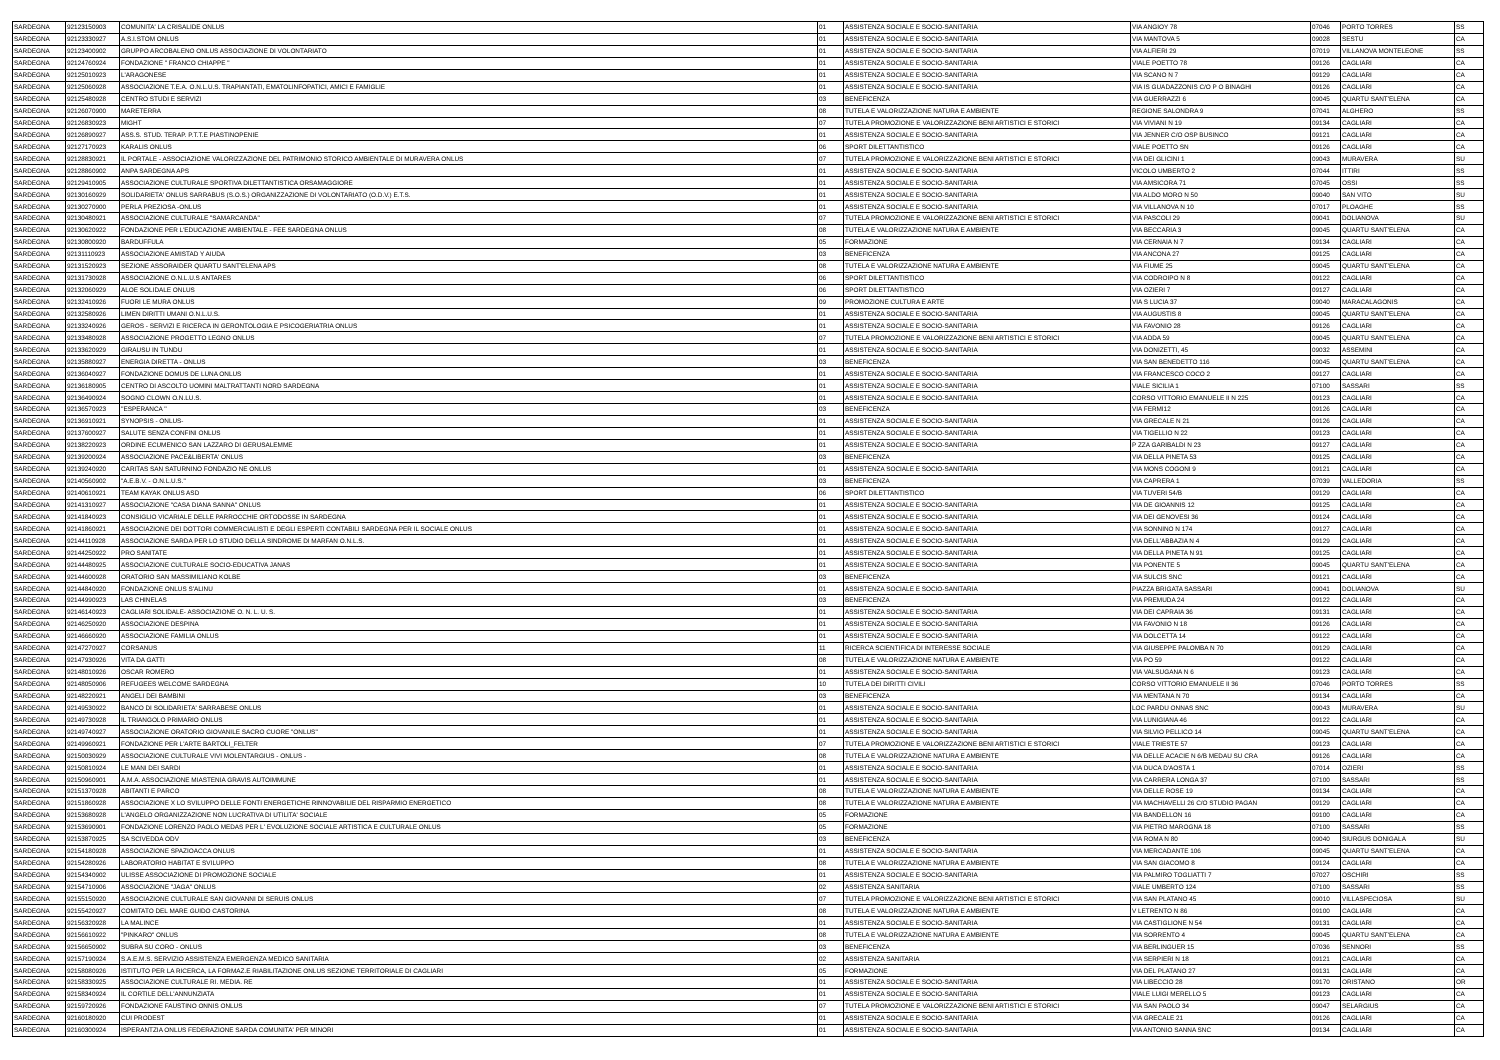| SARDEGNA | 92123150903 | COMUNITA' LA CRISALIDE ONLUS | 01 | ASSISTENZA SOCIALE E SOCIO-SANITARIA | VIA ANGIOY 78 | 07046 | PORTO TORRES | SS |
| SARDEGNA | 92123330927 | A.S.I.STOM ONLUS | 01 | ASSISTENZA SOCIALE E SOCIO-SANITARIA | VIA MANTOVA 5 | 09028 | SESTU | CA |
| SARDEGNA | 92123400902 | GRUPPO ARCOBALENO ONLUS ASSOCIAZIONE DI VOLONTARIATO | 01 | ASSISTENZA SOCIALE E SOCIO-SANITARIA | VIA ALFIERI 29 | 07019 | VILLANOVA MONTELEONE | SS |
| SARDEGNA | 92124760924 | FONDAZIONE " FRANCO CHIAPPE " | 01 | ASSISTENZA SOCIALE E SOCIO-SANITARIA | VIALE POETTO 78 | 09126 | CAGLIARI | CA |
| SARDEGNA | 92125010923 | L'ARAGONESE | 01 | ASSISTENZA SOCIALE E SOCIO-SANITARIA | VIA SCANO N 7 | 09129 | CAGLIARI | CA |
| SARDEGNA | 92125060928 | ASSOCIAZIONE T.E.A. O.N.L.U.S. TRAPIANTATI, EMATOLINFOPATICI, AMICI E FAMIGLIE | 01 | ASSISTENZA SOCIALE E SOCIO-SANITARIA | VIA IS GUADAZZONIS C/O P O BINAGHI | 09126 | CAGLIARI | CA |
| SARDEGNA | 92125480928 | CENTRO STUDI E SERVIZI | 03 | BENEFICENZA | VIA GUERRAZZI 6 | 09045 | QUARTU SANT'ELENA | CA |
| SARDEGNA | 92126070900 | MARETERRA | 08 | TUTELA E VALORIZZAZIONE NATURA E AMBIENTE | REGIONE SALONDRA 9 | 07041 | ALGHERO | SS |
| SARDEGNA | 92126830923 | MIGHT | 07 | TUTELA PROMOZIONE E VALORIZZAZIONE BENI ARTISTICI E STORICI | VIA VIVIANI N 19 | 09134 | CAGLIARI | CA |
| SARDEGNA | 92126890927 | ASS.S. STUD. TERAP. P.T.T.E PIASTINOPENIE | 01 | ASSISTENZA SOCIALE E SOCIO-SANITARIA | VIA JENNER C/O OSP BUSINCO | 09121 | CAGLIARI | CA |
| SARDEGNA | 92127170923 | KARALIS ONLUS | 06 | SPORT DILETTANTISTICO | VIALE POETTO SN | 09126 | CAGLIARI | CA |
| SARDEGNA | 92128830921 | IL PORTALE - ASSOCIAZIONE VALORIZZAZIONE DEL PATRIMONIO STORICO AMBIENTALE DI MURAVERA ONLUS | 07 | TUTELA PROMOZIONE E VALORIZZAZIONE BENI ARTISTICI E STORICI | VIA DEI GLICINI 1 | 09043 | MURAVERA | SU |
| SARDEGNA | 92128860902 | ANPA SARDEGNA APS | 01 | ASSISTENZA SOCIALE E SOCIO-SANITARIA | VICOLO UMBERTO 2 | 07044 | ITTIRI | SS |
| SARDEGNA | 92129410905 | ASSOCIAZIONE CULTURALE SPORTIVA DILETTANTISTICA ORSAMAGGIORE | 01 | ASSISTENZA SOCIALE E SOCIO-SANITARIA | VIA AMSICORA 71 | 07045 | OSSI | SS |
| SARDEGNA | 92130160929 | SOLIDARIETA' ONLUS SARRABUS (S.O.S.) ORGANIZZAZIONE DI VOLONTARIATO (O.D.V.) E.T.S. | 01 | ASSISTENZA SOCIALE E SOCIO-SANITARIA | VIA ALDO MORO N 50 | 09040 | SAN VITO | SU |
| SARDEGNA | 92130270900 | PERLA PREZIOSA -ONLUS | 01 | ASSISTENZA SOCIALE E SOCIO-SANITARIA | VIA VILLANOVA N 10 | 07017 | PLOAGHE | SS |
| SARDEGNA | 92130480921 | ASSOCIAZIONE CULTURALE "SAMARCANDA" | 07 | TUTELA PROMOZIONE E VALORIZZAZIONE BENI ARTISTICI E STORICI | VIA PASCOLI 29 | 09041 | DOLIANOVA | SU |
| SARDEGNA | 92130620922 | FONDAZIONE PER L'EDUCAZIONE AMBIENTALE - FEE SARDEGNA ONLUS | 08 | TUTELA E VALORIZZAZIONE NATURA E AMBIENTE | VIA BECCARIA 3 | 09045 | QUARTU SANT'ELENA | CA |
| SARDEGNA | 92130800920 | BARDUFFULA | 05 | FORMAZIONE | VIA CERNAIA N 7 | 09134 | CAGLIARI | CA |
| SARDEGNA | 92131110923 | ASSOCIAZIONE AMISTAD Y AIUDA | 03 | BENEFICENZA | VIA ANCONA 27 | 09125 | CAGLIARI | CA |
| SARDEGNA | 92131520923 | SEZIONE ASSORAIDER QUARTU SANT'ELENA APS | 08 | TUTELA E VALORIZZAZIONE NATURA E AMBIENTE | VIA FIUME 25 | 09045 | QUARTU SANT'ELENA | CA |
| SARDEGNA | 92131730928 | ASSOCIAZIONE O.N.L.U.S ANTARES | 06 | SPORT DILETTANTISTICO | VIA CODROIPO N 8 | 09122 | CAGLIARI | CA |
| SARDEGNA | 92132060929 | ALOE SOLIDALE ONLUS | 06 | SPORT DILETTANTISTICO | VIA OZIERI 7 | 09127 | CAGLIARI | CA |
| SARDEGNA | 92132410926 | FUORI LE MURA ONLUS | 09 | PROMOZIONE CULTURA E ARTE | VIA S LUCIA 37 | 09040 | MARACALAGONIS | CA |
| SARDEGNA | 92132580926 | LIMEN DIRITTI UMANI O.N.L.U.S. | 01 | ASSISTENZA SOCIALE E SOCIO-SANITARIA | VIA AUGUSTIS 8 | 09045 | QUARTU SANT'ELENA | CA |
| SARDEGNA | 92133240926 | GEROS - SERVIZI E RICERCA IN GERONTOLOGIA E PSICOGERIATRIA ONLUS | 01 | ASSISTENZA SOCIALE E SOCIO-SANITARIA | VIA FAVONIO 28 | 09126 | CAGLIARI | CA |
| SARDEGNA | 92133480928 | ASSOCIAZIONE PROGETTO LEGNO ONLUS | 07 | TUTELA PROMOZIONE E VALORIZZAZIONE BENI ARTISTICI E STORICI | VIA ADDA 59 | 09045 | QUARTU SANT'ELENA | CA |
| SARDEGNA | 92133620929 | GIRAUSU IN TUNDU | 01 | ASSISTENZA SOCIALE E SOCIO-SANITARIA | VIA DONIZETTI, 45 | 09032 | ASSEMINI | CA |
| SARDEGNA | 92135880927 | ENERGIA DIRETTA - ONLUS | 03 | BENEFICENZA | VIA SAN BENEDETTO 116 | 09045 | QUARTU SANT'ELENA | CA |
| SARDEGNA | 92136040927 | FONDAZIONE DOMUS DE LUNA ONLUS | 01 | ASSISTENZA SOCIALE E SOCIO-SANITARIA | VIA FRANCESCO COCO 2 | 09127 | CAGLIARI | CA |
| SARDEGNA | 92136180905 | CENTRO DI ASCOLTO UOMINI MALTRATTANTI NORD SARDEGNA | 01 | ASSISTENZA SOCIALE E SOCIO-SANITARIA | VIALE SICILIA 1 | 07100 | SASSARI | SS |
| SARDEGNA | 92136490924 | SOGNO CLOWN O.N.LU.S. | 01 | ASSISTENZA SOCIALE E SOCIO-SANITARIA | CORSO VITTORIO EMANUELE II N 225 | 09123 | CAGLIARI | CA |
| SARDEGNA | 92136570923 | ''ESPERANCA '' | 03 | BENEFICENZA | VIA FERMI12 | 09126 | CAGLIARI | CA |
| SARDEGNA | 92136910921 | SYNOPSIS - ONLUS- | 01 | ASSISTENZA SOCIALE E SOCIO-SANITARIA | VIA GRECALE N 21 | 09126 | CAGLIARI | CA |
| SARDEGNA | 92137600927 | SALUTE SENZA CONFINI ONLUS | 01 | ASSISTENZA SOCIALE E SOCIO-SANITARIA | VIA TIGELLIO N 22 | 09123 | CAGLIARI | CA |
| SARDEGNA | 92138220923 | ORDINE ECUMENICO SAN LAZZARO DI GERUSALEMME | 01 | ASSISTENZA SOCIALE E SOCIO-SANITARIA | P ZZA GARIBALDI N 23 | 09127 | CAGLIARI | CA |
| SARDEGNA | 92139200924 | ASSOCIAZIONE PACE&LIBERTA' ONLUS | 03 | BENEFICENZA | VIA DELLA PINETA 53 | 09125 | CAGLIARI | CA |
| SARDEGNA | 92139240920 | CARITAS SAN SATURNINO FONDAZIO NE ONLUS | 01 | ASSISTENZA SOCIALE E SOCIO-SANITARIA | VIA MONS COGONI 9 | 09121 | CAGLIARI | CA |
| SARDEGNA | 92140560902 | "A.E.B.V. - O.N.L.U.S." | 03 | BENEFICENZA | VIA CAPRERA 1 | 07039 | VALLEDORIA | SS |
| SARDEGNA | 92140610921 | TEAM KAYAK ONLUS ASD | 06 | SPORT DILETTANTISTICO | VIA TUVERI 54/B | 09129 | CAGLIARI | CA |
| SARDEGNA | 92141310927 | ASSOCIAZIONE "CASA DIANA SANNA" ONLUS | 01 | ASSISTENZA SOCIALE E SOCIO-SANITARIA | VIA DE GIOANNIS 12 | 09125 | CAGLIARI | CA |
| SARDEGNA | 92141840923 | CONSIGLIO VICARIALE DELLE PARROCCHIE ORTODOSSE IN SARDEGNA | 01 | ASSISTENZA SOCIALE E SOCIO-SANITARIA | VIA DEI GENOVESI 36 | 09124 | CAGLIARI | CA |
| SARDEGNA | 92141860921 | ASSOCIAZIONE DEI DOTTORI COMMERCIALISTI E DEGLI ESPERTI CONTABILI SARDEGNA PER IL SOCIALE ONLUS | 01 | ASSISTENZA SOCIALE E SOCIO-SANITARIA | VIA SONNINO N 174 | 09127 | CAGLIARI | CA |
| SARDEGNA | 92144110928 | ASSOCIAZIONE SARDA PER LO STUDIO DELLA SINDROME DI MARFAN O.N.L.S. | 01 | ASSISTENZA SOCIALE E SOCIO-SANITARIA | VIA DELL'ABBAZIA N 4 | 09129 | CAGLIARI | CA |
| SARDEGNA | 92144250922 | PRO SANITATE | 01 | ASSISTENZA SOCIALE E SOCIO-SANITARIA | VIA DELLA PINETA N 91 | 09125 | CAGLIARI | CA |
| SARDEGNA | 92144480925 | ASSOCIAZIONE CULTURALE SOCIO-EDUCATIVA JANAS | 01 | ASSISTENZA SOCIALE E SOCIO-SANITARIA | VIA PONENTE 5 | 09045 | QUARTU SANT'ELENA | CA |
| SARDEGNA | 92144600928 | ORATORIO SAN MASSIMILIANO KOLBE | 03 | BENEFICENZA | VIA SULCIS SNC | 09121 | CAGLIARI | CA |
| SARDEGNA | 92144840920 | FONDAZIONE ONLUS S'ALINU | 01 | ASSISTENZA SOCIALE E SOCIO-SANITARIA | PIAZZA BRIGATA SASSARI | 09041 | DOLIANOVA | SU |
| SARDEGNA | 92144990923 | LAS CHINELAS | 03 | BENEFICENZA | VIA PREMUDA 24 | 09122 | CAGLIARI | CA |
| SARDEGNA | 92146140923 | CAGLIARI SOLIDALE- ASSOCIAZIONE O. N. L. U. S. | 01 | ASSISTENZA SOCIALE E SOCIO-SANITARIA | VIA DEI CAPRAIA 36 | 09131 | CAGLIARI | CA |
| SARDEGNA | 92146250920 | ASSOCIAZIONE DESPINA | 01 | ASSISTENZA SOCIALE E SOCIO-SANITARIA | VIA FAVONIO N 18 | 09126 | CAGLIARI | CA |
| SARDEGNA | 92146660920 | ASSOCIAZIONE FAMILIA ONLUS | 01 | ASSISTENZA SOCIALE E SOCIO-SANITARIA | VIA DOLCETTA 14 | 09122 | CAGLIARI | CA |
| SARDEGNA | 92147270927 | CORSANUS | 11 | RICERCA SCIENTIFICA DI INTERESSE SOCIALE | VIA GIUSEPPE PALOMBA N 70 | 09129 | CAGLIARI | CA |
| SARDEGNA | 92147930926 | VITA DA GATTI | 08 | TUTELA E VALORIZZAZIONE NATURA E AMBIENTE | VIA PO 59 | 09122 | CAGLIARI | CA |
| SARDEGNA | 92148010926 | OSCAR ROMERO | 01 | ASSISTENZA SOCIALE E SOCIO-SANITARIA | VIA VALSUGANA N 6 | 09123 | CAGLIARI | CA |
| SARDEGNA | 92148050906 | REFUGEES WELCOME SARDEGNA | 10 | TUTELA DEI DIRITTI CIVILI | CORSO VITTORIO EMANUELE II 36 | 07046 | PORTO TORRES | SS |
| SARDEGNA | 92148220921 | ANGELI DEI BAMBINI | 03 | BENEFICENZA | VIA MENTANA N 70 | 09134 | CAGLIARI | CA |
| SARDEGNA | 92149530922 | BANCO DI SOLIDARIETA' SARRABESE ONLUS | 01 | ASSISTENZA SOCIALE E SOCIO-SANITARIA | LOC PARDU ONNAS SNC | 09043 | MURAVERA | SU |
| SARDEGNA | 92149730928 | IL TRIANGOLO PRIMARIO ONLUS | 01 | ASSISTENZA SOCIALE E SOCIO-SANITARIA | VIA LUNIGIANA 46 | 09122 | CAGLIARI | CA |
| SARDEGNA | 92149740927 | ASSOCIAZIONE ORATORIO GIOVANILE SACRO CUORE "ONLUS" | 01 | ASSISTENZA SOCIALE E SOCIO-SANITARIA | VIA SILVIO PELLICO 14 | 09045 | QUARTU SANT'ELENA | CA |
| SARDEGNA | 92149960921 | FONDAZIONE PER L'ARTE BARTOLI_FELTER | 07 | TUTELA PROMOZIONE E VALORIZZAZIONE BENI ARTISTICI E STORICI | VIALE TRIESTE 57 | 09123 | CAGLIARI | CA |
| SARDEGNA | 92150030929 | ASSOCIAZIONE CULTURALE VIVI MOLENTARGIUS - ONLUS - | 08 | TUTELA E VALORIZZAZIONE NATURA E AMBIENTE | VIA DELLE ACACIE N 6/B MEDAU SU CRA | 09126 | CAGLIARI | CA |
| SARDEGNA | 92150810924 | LE MANI DEI SARDI | 01 | ASSISTENZA SOCIALE E SOCIO-SANITARIA | VIA DUCA D'AOSTA 1 | 07014 | OZIERI | SS |
| SARDEGNA | 92150960901 | A.M.A. ASSOCIAZIONE MIASTENIA GRAVIS AUTOIMMUNE | 01 | ASSISTENZA SOCIALE E SOCIO-SANITARIA | VIA CARRERA LONGA 37 | 07100 | SASSARI | SS |
| SARDEGNA | 92151370928 | ABITANTI E PARCO | 08 | TUTELA E VALORIZZAZIONE NATURA E AMBIENTE | VIA DELLE ROSE 19 | 09134 | CAGLIARI | CA |
| SARDEGNA | 92151860928 | ASSOCIAZIONE X LO SVILUPPO DELLE FONTI ENERGETICHE RINNOVABILIE DEL RISPARMIO ENERGETICO | 08 | TUTELA E VALORIZZAZIONE NATURA E AMBIENTE | VIA MACHIAVELLI 26 C/O STUDIO PAGAN | 09129 | CAGLIARI | CA |
| SARDEGNA | 92153680928 | L'ANGELO ORGANIZZAZIONE NON LUCRATIVA DI UTILITA' SOCIALE | 05 | FORMAZIONE | VIA BANDELLON 16 | 09100 | CAGLIARI | CA |
| SARDEGNA | 92153690901 | FONDAZIONE LORENZO PAOLO MEDAS PER L' EVOLUZIONE SOCIALE ARTISTICA E CULTURALE ONLUS | 05 | FORMAZIONE | VIA PIETRO MAROGNA 18 | 07100 | SASSARI | SS |
| SARDEGNA | 92153870925 | SA SCIVEDDA ODV | 03 | BENEFICENZA | VIA ROMA N 80 | 09040 | SIURGUS DONIGALA | SU |
| SARDEGNA | 92154180928 | ASSOCIAZIONE SPAZIOACCA ONLUS | 01 | ASSISTENZA SOCIALE E SOCIO-SANITARIA | VIA MERCADANTE 106 | 09045 | QUARTU SANT'ELENA | CA |
| SARDEGNA | 92154280926 | LABORATORIO HABITAT E SVILUPPO | 08 | TUTELA E VALORIZZAZIONE NATURA E AMBIENTE | VIA SAN GIACOMO 8 | 09124 | CAGLIARI | CA |
| SARDEGNA | 92154340902 | ULISSE ASSOCIAZIONE DI PROMOZIONE SOCIALE | 01 | ASSISTENZA SOCIALE E SOCIO-SANITARIA | VIA PALMIRO TOGLIATTI 7 | 07027 | OSCHIRI | SS |
| SARDEGNA | 92154710906 | ASSOCIAZIONE "JAGA" ONLUS | 02 | ASSISTENZA SANITARIA | VIALE UMBERTO 124 | 07100 | SASSARI | SS |
| SARDEGNA | 92155150920 | ASSOCIAZIONE CULTURALE SAN GIOVANNI DI SERUIS ONLUS | 07 | TUTELA PROMOZIONE E VALORIZZAZIONE BENI ARTISTICI E STORICI | VIA SAN PLATANO 45 | 09010 | VILLASPECIOSA | SU |
| SARDEGNA | 92155420927 | COMITATO DEL MARE GUIDO CASTORINA | 08 | TUTELA E VALORIZZAZIONE NATURA E AMBIENTE | V LETRENTO N 86 | 09100 | CAGLIARI | CA |
| SARDEGNA | 92156320928 | LA MALINCE | 01 | ASSISTENZA SOCIALE E SOCIO-SANITARIA | VIA CASTIGLIONE N 54 | 09131 | CAGLIARI | CA |
| SARDEGNA | 92156610922 | "PINKARO" ONLUS | 08 | TUTELA E VALORIZZAZIONE NATURA E AMBIENTE | VIA SORRENTO 4 | 09045 | QUARTU SANT'ELENA | CA |
| SARDEGNA | 92156650902 | SUBRA SU CORO - ONLUS | 03 | BENEFICENZA | VIA BERLINGUER 15 | 07036 | SENNORI | SS |
| SARDEGNA | 92157190924 | S.A.E.M.S. SERVIZIO ASSISTENZA EMERGENZA MEDICO SANITARIA | 02 | ASSISTENZA SANITARIA | VIA SERPIERI N 18 | 09121 | CAGLIARI | CA |
| SARDEGNA | 92158080926 | ISTITUTO PER LA RICERCA, LA FORMAZ.E RIABILITAZIONE ONLUS SEZIONE TERRITORIALE DI CAGLIARI | 05 | FORMAZIONE | VIA DEL PLATANO 27 | 09131 | CAGLIARI | CA |
| SARDEGNA | 92158330925 | ASSOCIAZIONE CULTURALE RI. MEDIA. RE | 01 | ASSISTENZA SOCIALE E SOCIO-SANITARIA | VIA LIBECCIO 28 | 09170 | ORISTANO | OR |
| SARDEGNA | 92158340924 | IL CORTILE DELL'ANNUNZIATA | 01 | ASSISTENZA SOCIALE E SOCIO-SANITARIA | VIALE LUIGI MERELLO 5 | 09123 | CAGLIARI | CA |
| SARDEGNA | 92159720926 | FONDAZIONE FAUSTINO ONNIS ONLUS | 07 | TUTELA PROMOZIONE E VALORIZZAZIONE BENI ARTISTICI E STORICI | VIA SAN PAOLO 34 | 09047 | SELARGIUS | CA |
| SARDEGNA | 92160180920 | CUI PRODEST | 01 | ASSISTENZA SOCIALE E SOCIO-SANITARIA | VIA GRECALE 21 | 09126 | CAGLIARI | CA |
| SARDEGNA | 92160300924 | ISPERANTZIA ONLUS FEDERAZIONE SARDA COMUNITA' PER MINORI | 01 | ASSISTENZA SOCIALE E SOCIO-SANITARIA | VIA ANTONIO SANNA SNC | 09134 | CAGLIARI | CA |